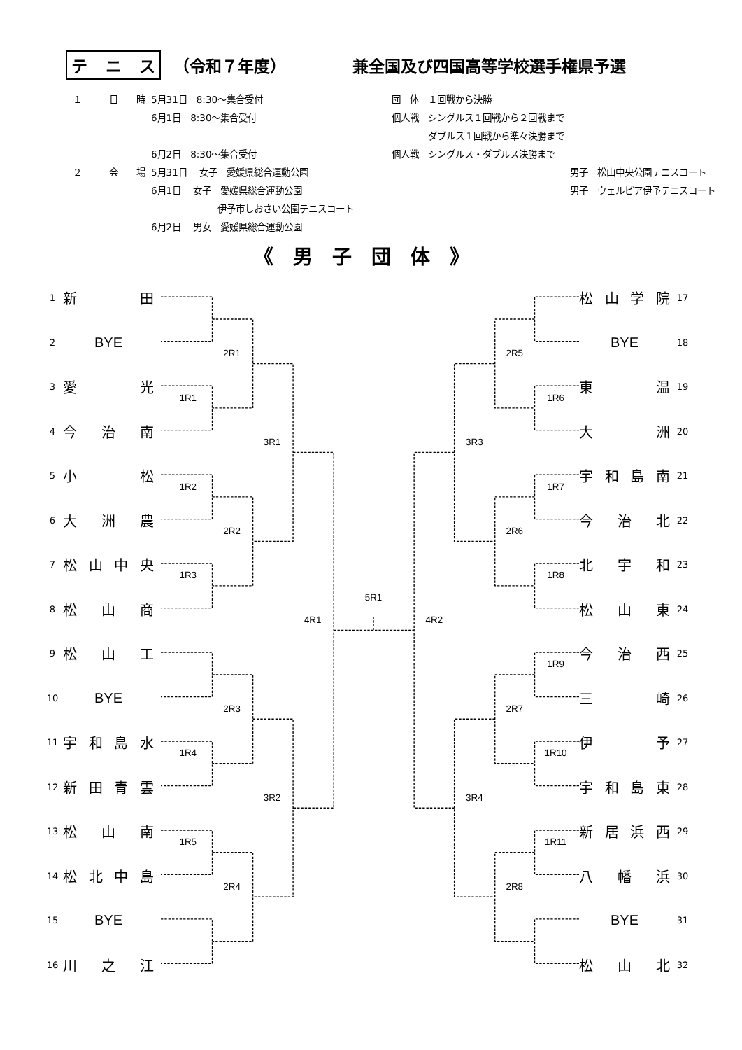テ ニ ス （令和７年度） 兼全国及び四国高等学校選手権県予選
| １ 日 時 | 5月31日 8:30～集合受付 | 団 体 １回戦から決勝 | |
| | 6月1日 8:30～集合受付 | 個人戦 シングルス１回戦から２回戦まで | |
| | | ダブルス１回戦から準々決勝まで | |
| | 6月2日 8:30～集合受付 | 個人戦 シングルス・ダブルス決勝まで | |
| ２ 会 場 | 5月31日 女子 愛媛県総合運動公園 | | 男子 松山中央公園テニスコート |
| | 6月1日 女子 愛媛県総合運動公園 | | 男子 ウェルピア伊予テニスコート |
| | 伊予市しおさい公園テニスコート | | |
| | 6月2日 男女 愛媛県総合運動公園 | | |
《男子団体》
1 新 田
2 BYE
3 愛 光
4 今 治 南
5 小 松
6 大 洲 農
7 松 山 中 央
8 松 山 商
9 松 山 工
10 BYE
11 宇 和 島 水
12 新 田 青 雲
13 松 山 南
14 松 北 中 島
15 BYE
16 川 之 江
1R1
1R2
1R3
1R4
1R5
2R1
2R2
2R3
2R4
3R1
3R2
4R1
5R1
4R2
3R3
3R4
2R5
2R6
2R7
2R8
1R6
1R7
1R8
1R9
1R10
1R11
松 山 学 院 17
BYE 18
東 温 19
大 洲 20
宇 和 島 南 21
今 治 北 22
北 宇 和 23
松 山 東 24
今 治 西 25
三 崎 26
伊 予 27
宇 和 島 東 28
新 居 浜 西 29
八 幡 浜 30
BYE 31
松 山 北 32